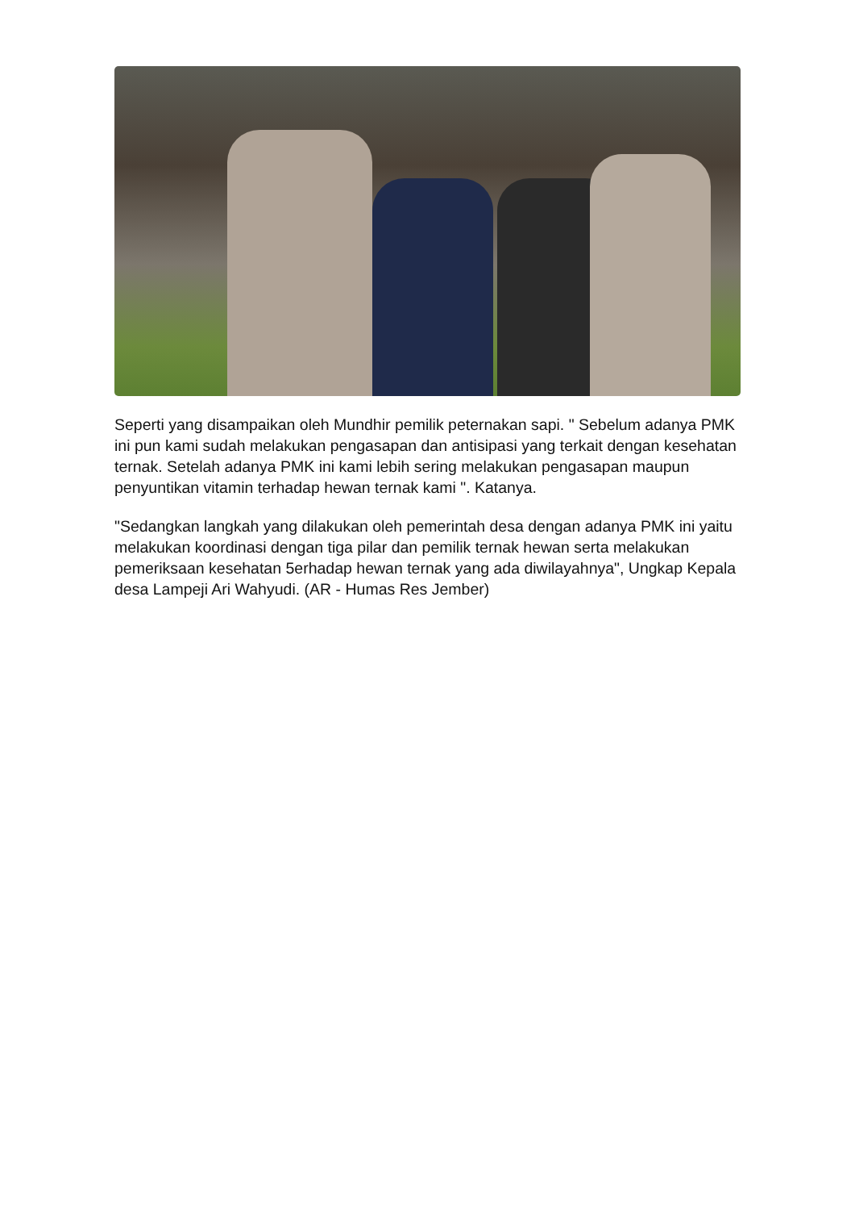Seperti yang disampaikan oleh Mundhir pemilik peternakan sapi. " Sebelum adanya PMK ini pun kami sudah melakukan pengasapan dan antisipasi yang terkait dengan kesehatan ternak. Setelah adanya PMK ini kami lebih sering melakukan pengasapan maupun penyuntikan vitamin terhadap hewan ternak kami ". Katanya.
"Sedangkan langkah yang dilakukan oleh pemerintah desa dengan adanya PMK ini yaitu melakukan koordinasi dengan tiga pilar dan pemilik ternak hewan serta melakukan pemeriksaan kesehatan 5erhadap hewan ternak yang ada diwilayahnya", Ungkap Kepala desa Lampeji Ari Wahyudi. (AR - Humas Res Jember)